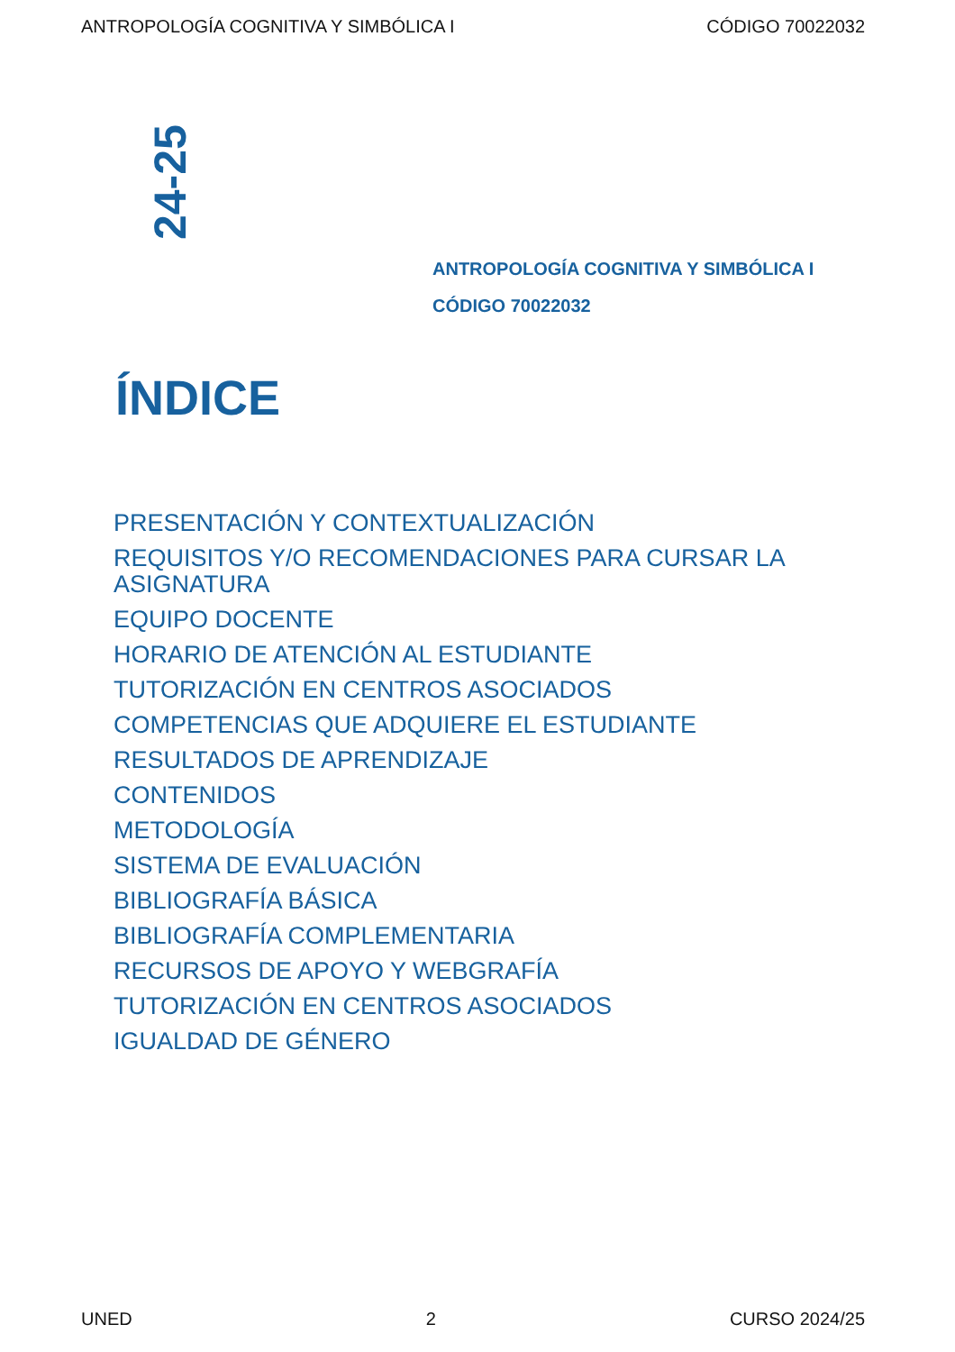ANTROPOLOGÍA COGNITIVA Y SIMBÓLICA I CÓDIGO 70022032
24-25
ANTROPOLOGÍA COGNITIVA Y SIMBÓLICA I
CÓDIGO 70022032
ÍNDICE
PRESENTACIÓN Y CONTEXTUALIZACIÓN
REQUISITOS Y/O RECOMENDACIONES PARA CURSAR LA ASIGNATURA
EQUIPO DOCENTE
HORARIO DE ATENCIÓN AL ESTUDIANTE
TUTORIZACIÓN EN CENTROS ASOCIADOS
COMPETENCIAS QUE ADQUIERE EL ESTUDIANTE
RESULTADOS DE APRENDIZAJE
CONTENIDOS
METODOLOGÍA
SISTEMA DE EVALUACIÓN
BIBLIOGRAFÍA BÁSICA
BIBLIOGRAFÍA COMPLEMENTARIA
RECURSOS DE APOYO Y WEBGRAFÍA
TUTORIZACIÓN EN CENTROS ASOCIADOS
IGUALDAD DE GÉNERO
UNED 2 CURSO 2024/25